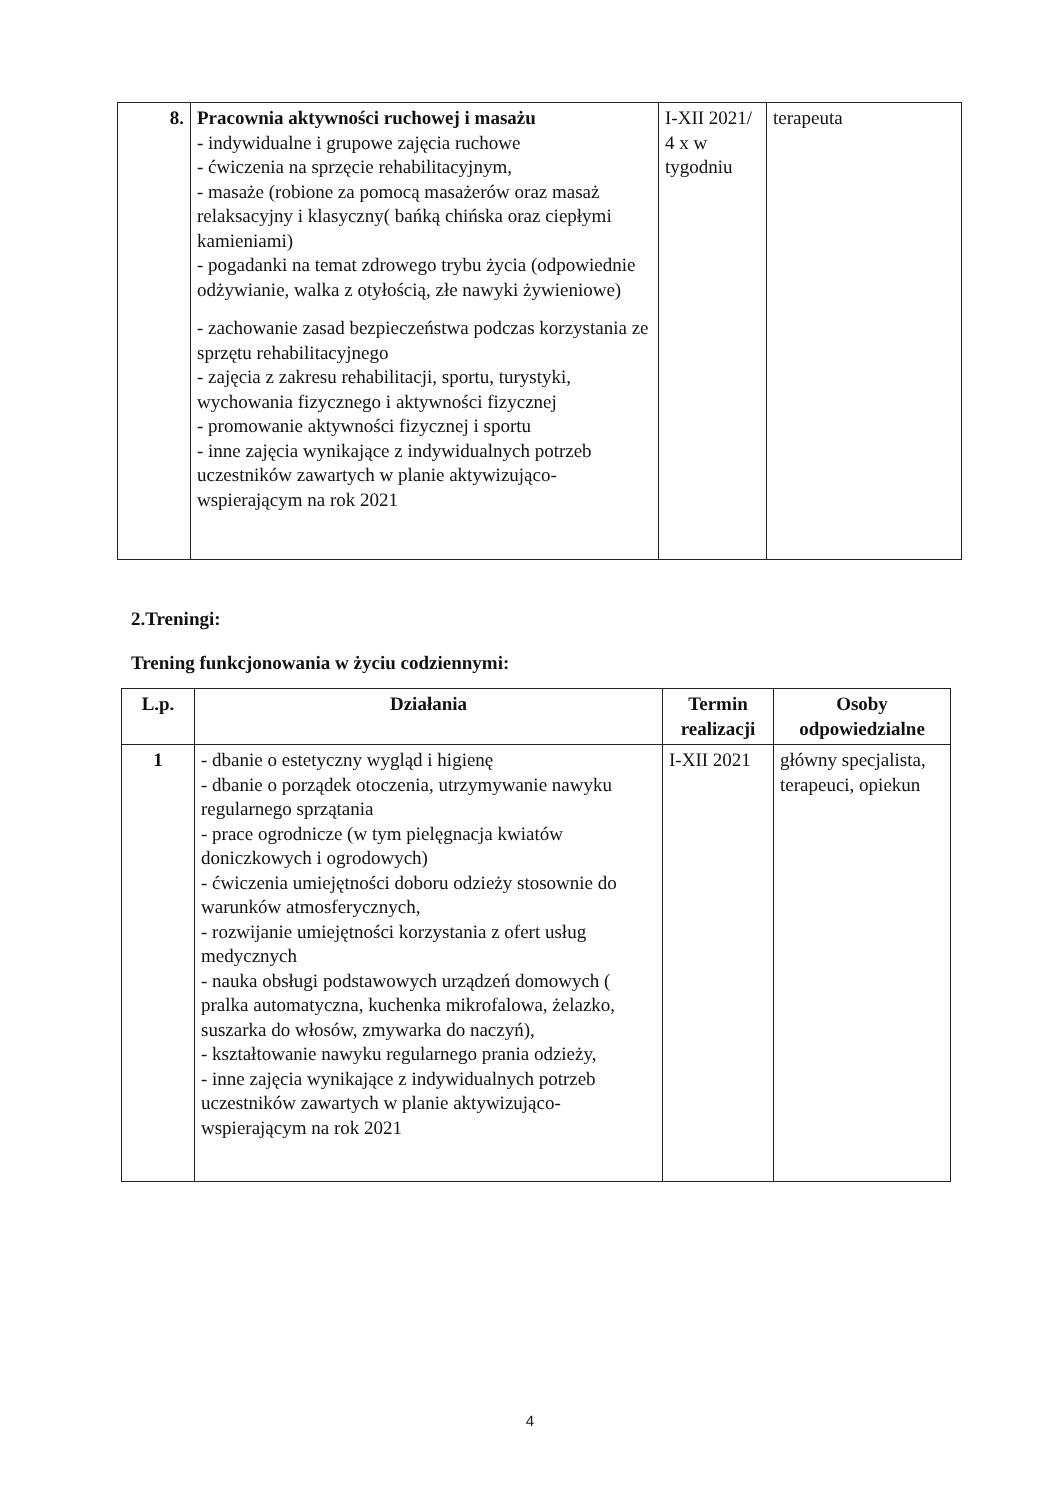| 8. | Pracownia aktywności ruchowej i masażu - indywidualne i grupowe zajęcia ruchowe - ćwiczenia na sprzęcie rehabilitacyjnym, - masaże (robione za pomocą masażerów oraz masaż relaksacyjny i klasyczny( bańką chińska oraz ciepłymi kamieniami) - pogadanki na temat zdrowego trybu życia (odpowiednie odżywianie, walka z otyłością, złe nawyki żywieniowe) - zachowanie zasad bezpieczeństwa podczas korzystania ze sprzętu rehabilitacyjnego - zajęcia z zakresu rehabilitacji, sportu, turystyki, wychowania fizycznego i aktywności fizycznej - promowanie aktywności fizycznej i sportu - inne zajęcia wynikające z indywidualnych potrzeb uczestników zawartych w planie aktywizująco-wspierającym na rok 2021 | I-XII 2021/ 4 x w tygodniu | terapeuta |
2.Treningi:
Trening funkcjonowania w życiu codziennymi:
| L.p. | Działania | Termin realizacji | Osoby odpowiedzialne |
| --- | --- | --- | --- |
| 1 | - dbanie o estetyczny wygląd i higienę - dbanie o porządek otoczenia, utrzymywanie nawyku regularnego sprzątania - prace ogrodnicze (w tym pielęgnacja kwiatów doniczkowych i ogrodowych) - ćwiczenia umiejętności doboru odzieży stosownie do warunków atmosferycznych, - rozwijanie umiejętności korzystania z ofert usług medycznych - nauka obsługi podstawowych urządzeń domowych ( pralka automatyczna, kuchenka mikrofalowa, żelazko, suszarka do włosów, zmywarka do naczyń), - kształtowanie nawyku regularnego prania odzieży, - inne zajęcia wynikające z indywidualnych potrzeb uczestników zawartych w planie aktywizująco-wspierającym na rok 2021 | I-XII 2021 | główny specjalista, terapeuci, opiekun |
4